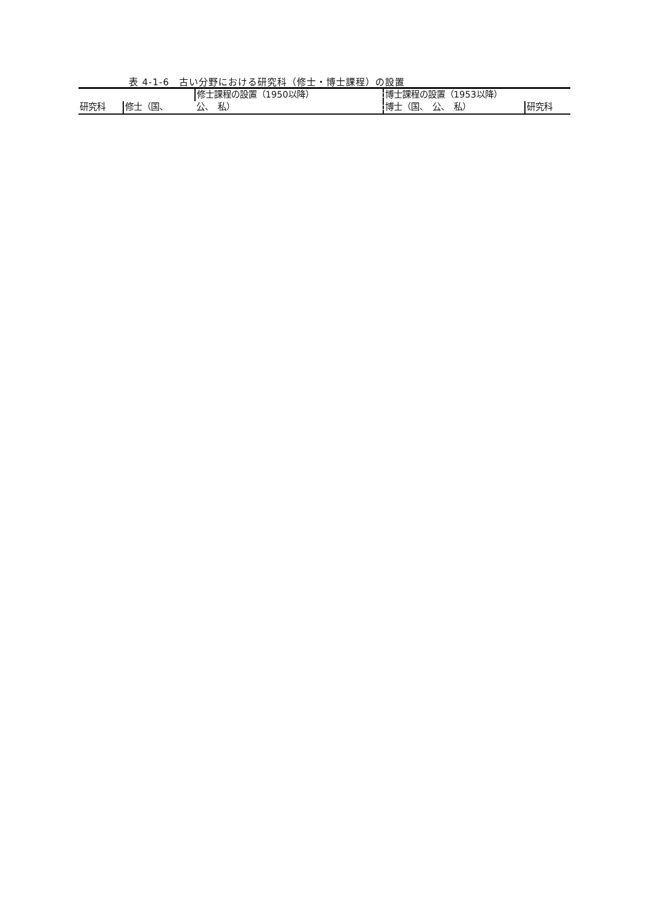表 4-1-6　古い分野における研究科（修士・博士課程）の設置
| | | 修士課程の設置（1950以降） | 博士課程の設置（1953以降） | |
| --- | --- | --- | --- | --- |
| 研究科 | 修士（国、 | 公、 私） | 博士（国、 公、 私） | 研究科 |